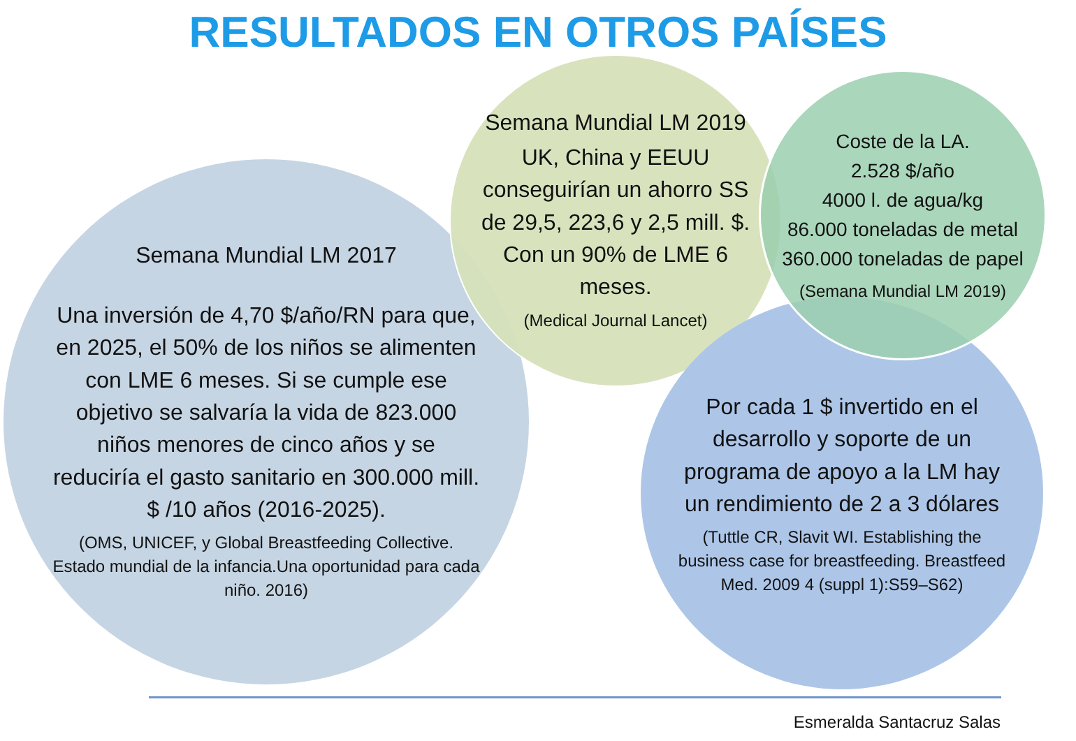RESULTADOS EN OTROS PAÍSES
Semana Mundial LM 2017
Una inversión de 4,70 $/año/RN para que, en 2025, el 50% de los niños se alimenten con LME 6 meses. Si se cumple ese objetivo se salvaría la vida de 823.000 niños menores de cinco años y se reduciría el gasto sanitario en 300.000 mill. $ /10 años (2016-2025).
(OMS, UNICEF, y Global Breastfeeding Collective. Estado mundial de la infancia.Una oportunidad para cada niño. 2016)
Semana Mundial LM 2019
UK, China y EEUU conseguirían un ahorro SS de 29,5, 223,6 y 2,5 mill. $. Con un 90% de LME 6 meses.
(Medical Journal Lancet)
Por cada 1 $ invertido en el desarrollo y soporte de un programa de apoyo a la LM hay un rendimiento de 2 a 3 dólares
(Tuttle CR, Slavit WI. Establishing the business case for breastfeeding. Breastfeed Med. 2009 4 (suppl 1):S59–S62)
Coste de la LA.
2.528 $/año
4000 l. de agua/kg
86.000 toneladas de metal
360.000 toneladas de papel
(Semana Mundial LM 2019)
Esmeralda Santacruz Salas